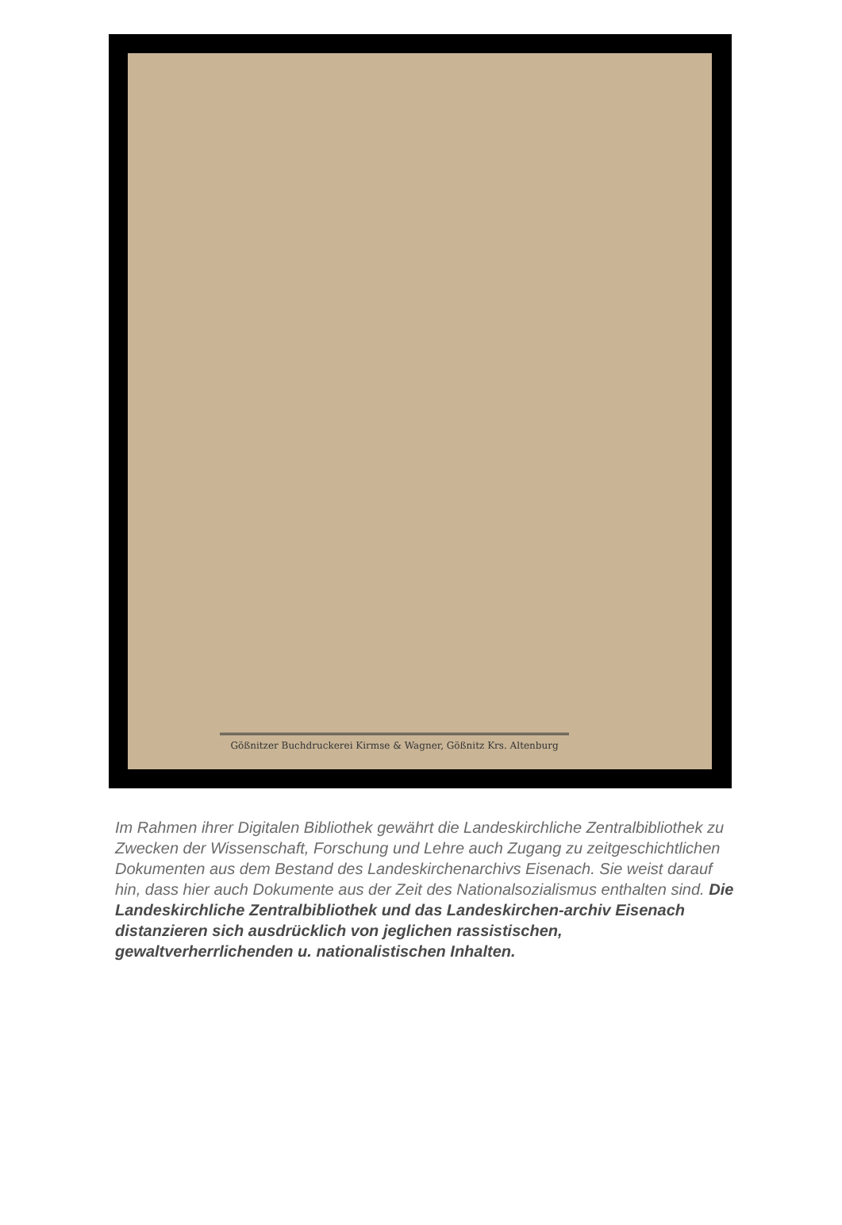Gößnitzer Buchdruckerei Kirmse & Wagner, Gößnitz Krs. Altenburg
Im Rahmen ihrer Digitalen Bibliothek gewährt die Landeskirchliche Zentralbibliothek zu Zwecken der Wissenschaft, Forschung und Lehre auch Zugang zu zeitgeschichtlichen Dokumenten aus dem Bestand des Landeskirchenarchivs Eisenach. Sie weist darauf hin, dass hier auch Dokumente aus der Zeit des Nationalsozialismus enthalten sind. Die Landeskirchliche Zentralbibliothek und das Landeskirchen-archiv Eisenach distanzieren sich ausdrücklich von jeglichen rassistischen, gewaltverherrlichenden u. nationalistischen Inhalten.